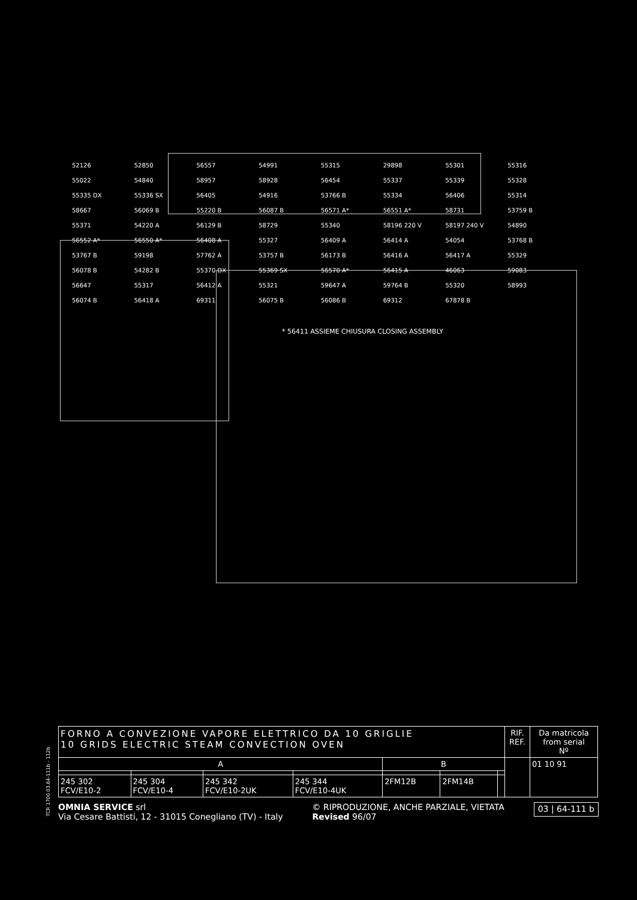52126 52850 56557 54991 55315 29898 55301 55316 55022 54840 58957 58928 56454 55337 55339 55328 55335 DX 55336 SX 56405 54916 53766 B 55334 56406 55314 58667 56069 B 55220 B 56087 B 56571 A* 56551 A* 58731 53759 B 55371 54220 A 56129 B 58729 55340 58196 220 V 58197 240 V 54890 56552 A* 56550 A* 56408 A 55327 56409 A 56414 A 54054 53768 B 53767 B 59198 57762 A 53757 B 56173 B 56416 A 56417 A 55329 56078 B 54282 B 55370 DX 55369 SX 56570 A* 56415 A 46063 59083 56647 55317 56412 A 55321 59647 A 59764 B 55320 58993 56074 B 56418 A 69311 56075 B 56086 B 69312 67878 B
* 56411 ASSIEME CHIUSURA CLOSING ASSEMBLY
TCR 1700 03.64-111b - 112b
| FORNO A CONVEZIONE VAPORE ELETTRICO DA 10 GRIGLIE 10 GRIDS ELECTRIC STEAM CONVECTION OVEN | | | | | | | RIF. REF. | Da matricola from serial Nº |
| --- | --- | --- | --- | --- | --- | --- | --- | --- |
| A | | | | B | | | | 01 10 91 |
| 245 302 FCV/E10-2 | 245 304 FCV/E10-4 | 245 342 FCV/E10-2UK | 245 344 FCV/E10-4UK | 2FM12B | 2FM14B | | | |
OMNIA SERVICE srl
Via Cesare Battisti, 12 - 31015 Conegliano (TV) - Italy
© RIPRODUZIONE, ANCHE PARZIALE, VIETATA
Revised 96/07
03 | 64-111 b